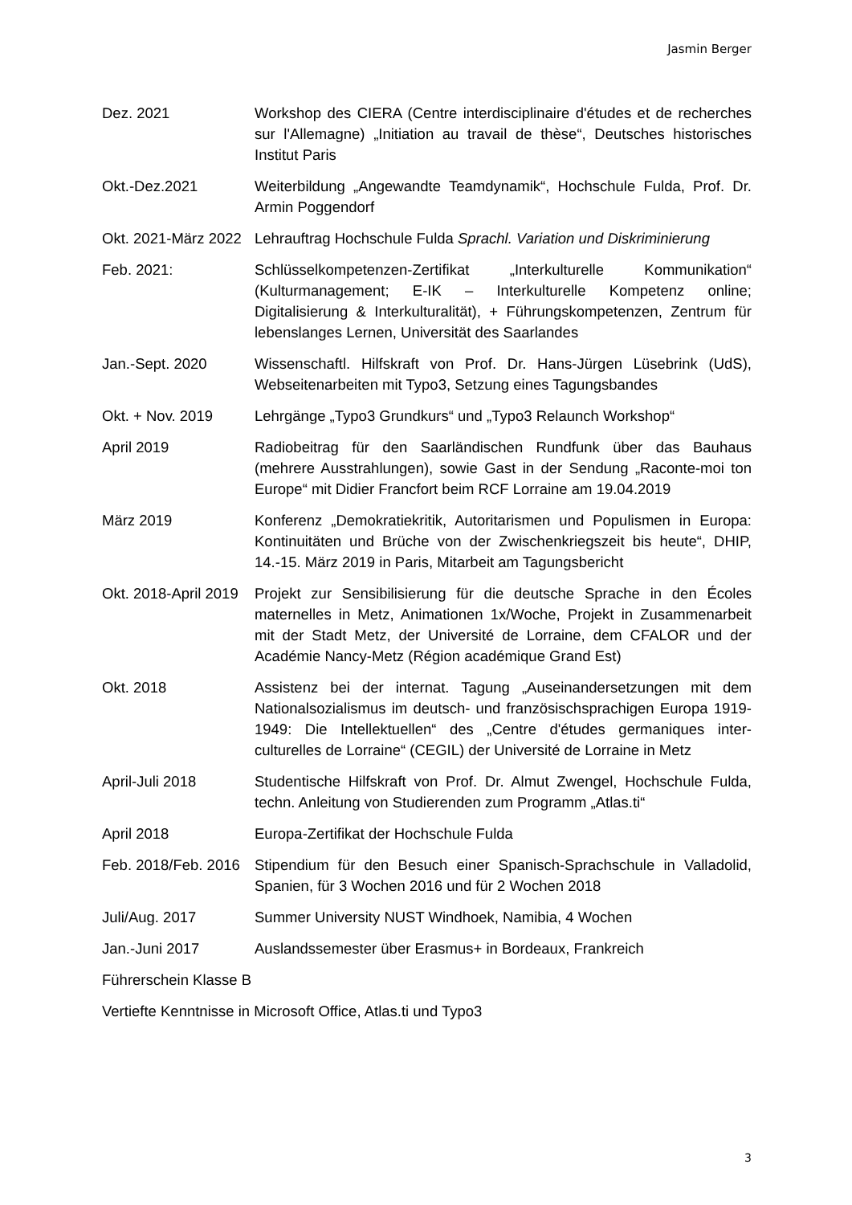Jasmin Berger
Dez. 2021 Workshop des CIERA (Centre interdisciplinaire d'études et de recherches sur l'Allemagne) „Initiation au travail de thèse“, Deutsches historisches Institut Paris
Okt.-Dez.2021 Weiterbildung „Angewandte Teamdynamik“, Hochschule Fulda, Prof. Dr. Armin Poggendorf
Okt. 2021-März 2022
Lehrauftrag Hochschule Fulda Sprachl. Variation und Diskriminierung
Feb. 2021: Schlüsselkompetenzen-Zertifikat „Interkulturelle Kommunikation“ (Kulturmanagement; E-IK – Interkulturelle Kompetenz online; Digitalisierung & Interkulturalität), + Führungskompetenzen, Zentrum für lebenslanges Lernen, Universität des Saarlandes
Jan.-Sept. 2020 Wissenschaftl. Hilfskraft von Prof. Dr. Hans-Jürgen Lüsebrink (UdS), Webseitenarbeiten mit Typo3, Setzung eines Tagungsbandes
Okt. + Nov. 2019 Lehrgänge „Typo3 Grundkurs“ und „Typo3 Relaunch Workshop“
April 2019 Radiobeitrag für den Saarländischen Rundfunk über das Bauhaus (mehrere Ausstrahlungen), sowie Gast in der Sendung „Raconte-moi ton Europe“ mit Didier Francfort beim RCF Lorraine am 19.04.2019
März 2019 Konferenz „Demokratiekritik, Autoritarismen und Populismen in Europa: Kontinuitäten und Brüche von der Zwischenkriegszeit bis heute“, DHIP, 14.-15. März 2019 in Paris, Mitarbeit am Tagungsbericht
Okt. 2018-April 2019
Projekt zur Sensibilisierung für die deutsche Sprache in den Écoles maternelles in Metz, Animationen 1x/Woche, Projekt in Zusammenarbeit mit der Stadt Metz, der Université de Lorraine, dem CFALOR und der Académie Nancy-Metz (Région académique Grand Est)
Okt. 2018 Assistenz bei der internat. Tagung „Auseinandersetzungen mit dem Nationalsozialismus im deutsch- und französischsprachigen Europa 1919-1949: Die Intellektuellen“ des „Centre d'études germaniques inter-culturelles de Lorraine“ (CEGIL) der Université de Lorraine in Metz
April-Juli 2018 Studentische Hilfskraft von Prof. Dr. Almut Zwengel, Hochschule Fulda, techn. Anleitung von Studierenden zum Programm „Atlas.ti“
April 2018 Europa-Zertifikat der Hochschule Fulda
Feb. 2018/Feb. 2016
Stipendium für den Besuch einer Spanisch-Sprachschule in Valladolid, Spanien, für 3 Wochen 2016 und für 2 Wochen 2018
Juli/Aug. 2017 Summer University NUST Windhoek, Namibia, 4 Wochen
Jan.-Juni 2017 Auslandssemester über Erasmus+ in Bordeaux, Frankreich
Führerschein Klasse B
Vertiefte Kenntnisse in Microsoft Office, Atlas.ti und Typo3
3